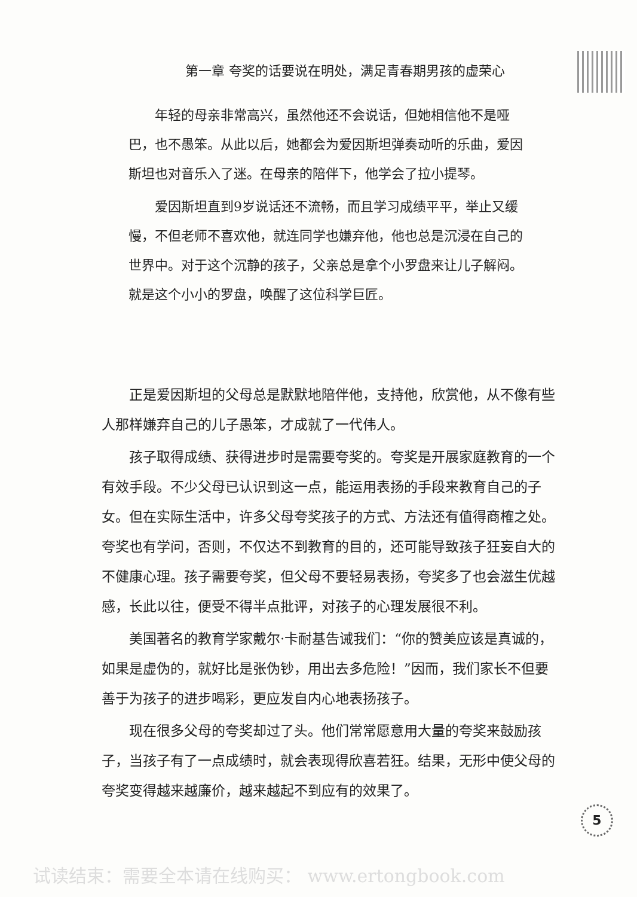第一章 夸奖的话要说在明处，满足青春期男孩的虚荣心
年轻的母亲非常高兴，虽然他还不会说话，但她相信他不是哑巴，也不愚笨。从此以后，她都会为爱因斯坦弹奏动听的乐曲，爱因斯坦也对音乐入了迷。在母亲的陪伴下，他学会了拉小提琴。
爱因斯坦直到9岁说话还不流畅，而且学习成绩平平，举止又缓慢，不但老师不喜欢他，就连同学也嫌弃他，他也总是沉浸在自己的世界中。对于这个沉静的孩子，父亲总是拿个小罗盘来让儿子解闷。就是这个小小的罗盘，唤醒了这位科学巨匠。
正是爱因斯坦的父母总是默默地陪伴他，支持他，欣赏他，从不像有些人那样嫌弃自己的儿子愚笨，才成就了一代伟人。
孩子取得成绩、获得进步时是需要夸奖的。夸奖是开展家庭教育的一个有效手段。不少父母已认识到这一点，能运用表扬的手段来教育自己的子女。但在实际生活中，许多父母夸奖孩子的方式、方法还有值得商榷之处。夸奖也有学问，否则，不仅达不到教育的目的，还可能导致孩子狂妄自大的不健康心理。孩子需要夸奖，但父母不要轻易表扬，夸奖多了也会滋生优越感，长此以往，便受不得半点批评，对孩子的心理发展很不利。
美国著名的教育学家戴尔·卡耐基告诫我们：“你的赞美应该是真诚的，如果是虚伪的，就好比是张伪钞，用出去多危险！”因而，我们家长不但要善于为孩子的进步喝彩，更应发自内心地表扬孩子。
现在很多父母的夸奖却过了头。他们常常愿意用大量的夸奖来鼓励孩子，当孩子有了一点成绩时，就会表现得欣喜若狂。结果，无形中使父母的夸奖变得越来越廉价，越来越起不到应有的效果了。
5
试读结束：需要全本请在线购买： www.ertongbook.com